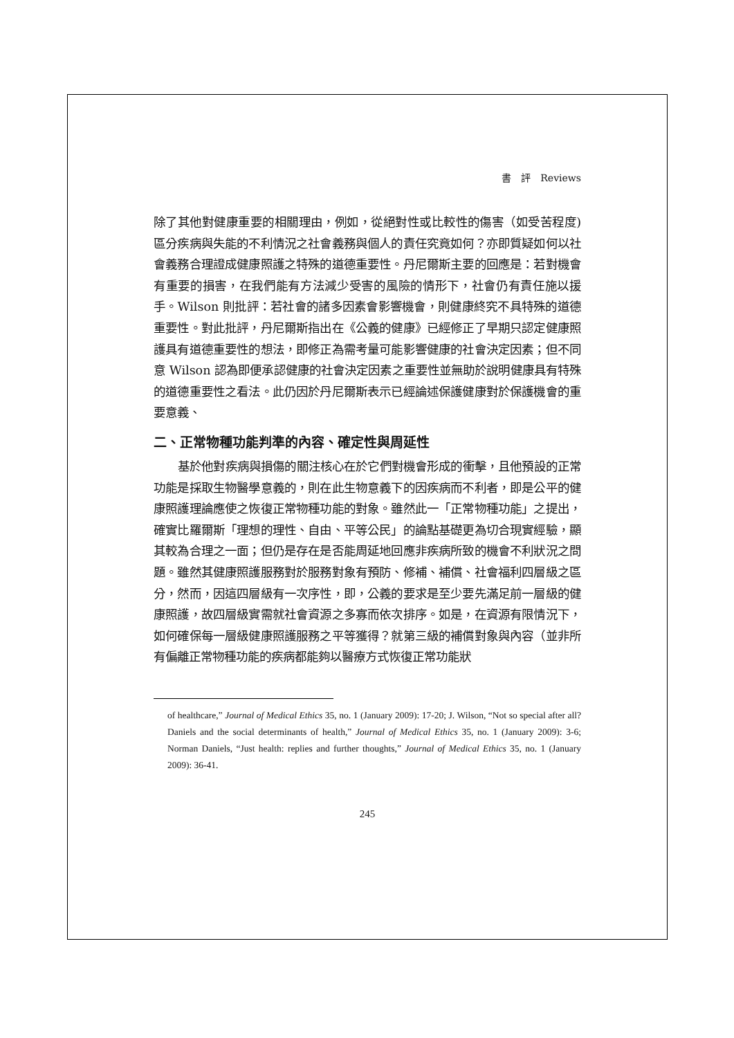書　評　Reviews
除了其他對健康重要的相關理由，例如，從絕對性或比較性的傷害（如受苦程度)區分疾病與失能的不利情況之社會義務與個人的責任究竟如何？亦即質疑如何以社會義務合理證成健康照護之特殊的道德重要性。丹尼爾斯主要的回應是：若對機會有重要的損害，在我們能有方法減少受害的風險的情形下，社會仍有責任施以援手。Wilson 則批評：若社會的諸多因素會影響機會，則健康終究不具特殊的道德重要性。對此批評，丹尼爾斯指出在《公義的健康》已經修正了早期只認定健康照護具有道德重要性的想法，即修正為需考量可能影響健康的社會決定因素；但不同意 Wilson 認為即便承認健康的社會決定因素之重要性並無助於說明健康具有特殊的道德重要性之看法。此仍因於丹尼爾斯表示已經論述保護健康對於保護機會的重要意義、
二、正常物種功能判準的內容、確定性與周延性
基於他對疾病與損傷的關注核心在於它們對機會形成的衝擊，且他預設的正常功能是採取生物醫學意義的，則在此生物意義下的因疾病而不利者，即是公平的健康照護理論應使之恢復正常物種功能的對象。雖然此一「正常物種功能」之提出，確實比羅爾斯「理想的理性、自由、平等公民」的論點基礎更為切合現實經驗，顯其較為合理之一面；但仍是存在是否能周延地回應非疾病所致的機會不利狀況之問題。雖然其健康照護服務對於服務對象有預防、修補、補償、社會福利四層級之區分，然而，因這四層級有一次序性，即，公義的要求是至少要先滿足前一層級的健康照護，故四層級實需就社會資源之多寡而依次排序。如是，在資源有限情況下，如何確保每一層級健康照護服務之平等獲得？就第三級的補償對象與內容（並非所有偏離正常物種功能的疾病都能夠以醫療方式恢復正常功能狀
of healthcare,” Journal of Medical Ethics 35, no. 1 (January 2009): 17-20; J. Wilson, “Not so special after all? Daniels and the social determinants of health,” Journal of Medical Ethics 35, no. 1 (January 2009): 3-6; Norman Daniels, “Just health: replies and further thoughts,” Journal of Medical Ethics 35, no. 1 (January 2009): 36-41.
245